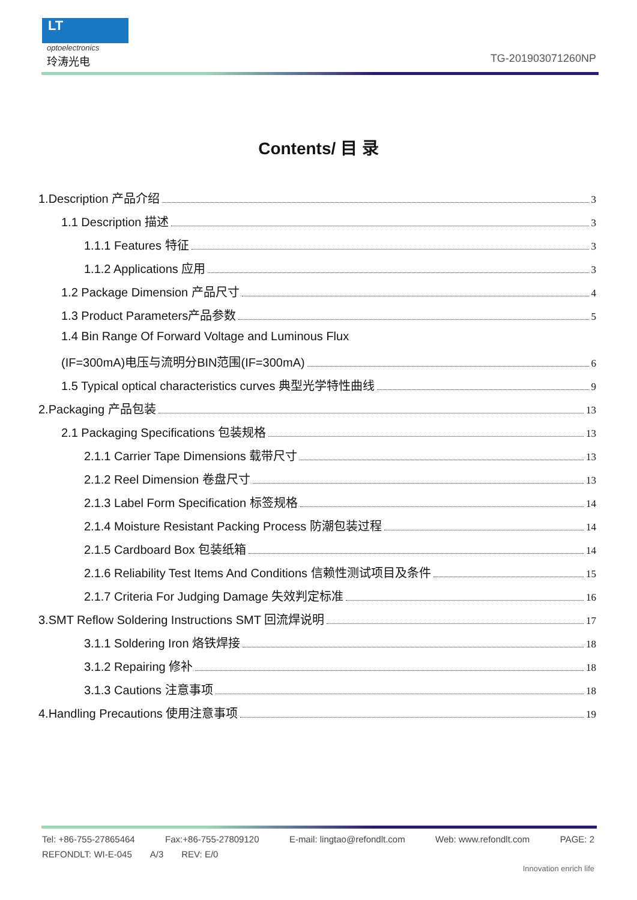LT
optoelectronics
玲涛光电 TG-201903071260NP
Contents/ 目 录
1.Description 产品介绍 3
1.1 Description 描述 3
1.1.1 Features 特征 3
1.1.2 Applications 应用 3
1.2 Package Dimension 产品尺寸 4
1.3 Product Parameters产品参数 5
1.4 Bin Range Of Forward Voltage and Luminous Flux
(IF=300mA)电压与流明分BIN范围(IF=300mA) 6
1.5 Typical optical characteristics curves 典型光学特性曲线 9
2.Packaging 产品包装 13
2.1 Packaging Specifications 包装规格 13
2.1.1 Carrier Tape Dimensions 载带尺寸 13
2.1.2 Reel Dimension 卷盘尺寸 13
2.1.3 Label Form Specification 标签规格 14
2.1.4 Moisture Resistant Packing Process 防潮包装过程 14
2.1.5 Cardboard Box 包装纸箱 14
2.1.6 Reliability Test Items And Conditions 信赖性测试项目及条件 15
2.1.7 Criteria For Judging Damage 失效判定标准 16
3.SMT Reflow Soldering Instructions SMT 回流焊说明 17
3.1.1 Soldering Iron 烙铁焊接 18
3.1.2 Repairing 修补 18
3.1.3 Cautions 注意事项 18
4.Handling Precautions 使用注意事项 19
Tel: +86-755-27865464 Fax:+86-755-27809120 E-mail: lingtao@refondlt.com Web: www.refondlt.com PAGE: 2
REFONDLT: WI-E-045 A/3 REV: E/0
Innovation enrich life